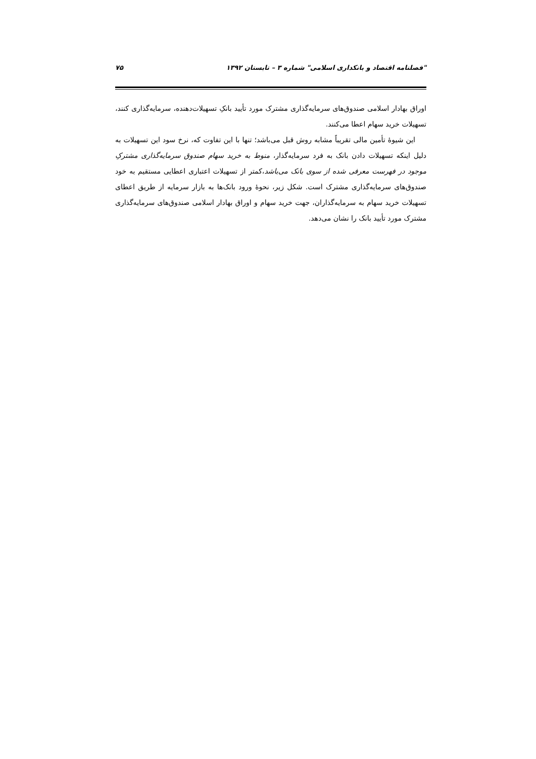"فصلنامه اقتصاد و بانکداری اسلامی" شماره ۳ – تابستان ۱۳۹۲ ۷۵
اوراق بهادار اسلامی صندوق‌های سرمایه‌گذاری مشترک مورد تأیید بانکِ تسهیلات‌دهنده، سرمایه‌گذاری کنند، تسهیلات خرید سهام اعطا می‌کنند.
این شیوهٔ تأمین مالی تقریباً مشابه روش قبل می‌باشد؛ تنها با این تفاوت که، نرخ سود این تسهیلات به دلیل اینکه تسهیلات دادن بانک به فرد سرمایه‌گذار، منوط به خرید سهام صندوق سرمایه‌گذاری مشترکِ موجود در فهرست معرفی شده از سوی بانک می‌باشد،کمتر از تسهیلات اعتباری اعطایی مستقیم به خود صندوق‌های سرمایه‌گذاری مشترک است. شکل زیر، نحوهٔ ورود بانک‌ها به بازار سرمایه از طریق اعطای تسهیلات خرید سهام به سرمایه‌گذاران، جهت خرید سهام و اوراق بهادار اسلامی صندوق‌های سرمایه‌گذاری مشترک مورد تأیید بانک را نشان می‌دهد.